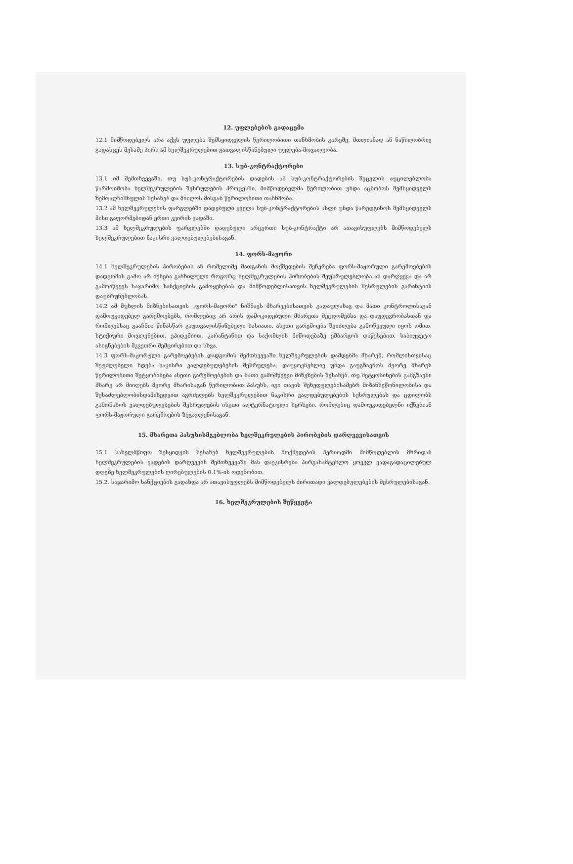12. უფლებების გადაცემა
12.1 მიმწოდებელს არა აქვს უფლება შემსყიდველის წერილობითი თანხმობის გარეშე, მთლიანად ან ნაწილობრივ გადასცეს მესამე პირს ამ ხელშეკრულებით გათვალისწინებული უფლება-მოვალეობა.
13. სუბ-კონტრაქტორები
13.1 იმ შემთხვევაში, თუ სუბ-კონტრაქტორების დადების ან სუბ-კონტრაქტორების შეცვლის აუცილებლობა წარმოიშობა ხელშეკრულების შესრულების პროცესში, მიმწოდებელმა წერილობით უნდა აცნობოს შემსყიდველს ზემოაღნიშნულის შესახებ და მიიღოს მისგან წერილობითი თანხმობა.
13.2 ამ ხელშეკრულების ფარგლებში დადებული ყველა სუბ-კონტრაქტორების ასლი უნდა წარედგინოს შემსყიდველს მისი გაფორმებიდან ერთი კვირის ვადაში.
13.3 ამ ხელშეკრულების ფარგლებში დადებული არცერთი სუბ-კონტრაქტი არ ათავისუფლებს მიმწოდებელს ხელშეკრულებით ნაკისრი ვალდებულებებისაგან.
14. ფორს-მაჟორი
14.1 ხელშეკრულების პირობების ან რომელიმე მათგანის მოქმედების შეჩერება ფორს-მაჟორული გარემოებების დადგომის გამო არ იქნება განხილული როგორც ხელშეკრულების პირობების შეუსრულებლობა ან დარღვევა და არ გამოიწვევს საჯარიმო სანქციების გამოყენებას და მიმწოდებლისათვის ხელშეკრულების შესრულების გარანტიის დაუბრუნებლობას.
14.2 ამ მუხლის მიზნებისათვის „ფორს-მაჟორი" ნიშნავს მხარეებისათვის გადაულახავ და მათი კონტროლისაგან დამოუკიდებელ გარემოებებს, რომლებიც არ არის დამოკიდებული მხარეთა შეცდომებსა და დაუდევრობასთან და რომლებსაც გააჩნია წინასწარ გაუთვალისწინებელი ხასიათი. ასეთი გარემოება შეიძლება გამოწვეული იყოს ომით, სტიქიური მოვლენებით, ეპიდემიით, კარანტინით და საქონლის მიწოდებაზე ემბარგოს დაწესებით, საბიუჯეტო ასიგნებების მკვეთრი შემცირებით და სხვა.
14.3 ფორს-მაჟორული გარემოებების დადგომის შემთხვევაში ხელშეკრულების დამდებმა მხარემ, რომლისთვისაც შეუძლებელი ხდება ნაკისრი ვალდებულებების შესრულება, დაუყოვნებლივ უნდა გაუგზავნოს მეორე მხარეს წერილობითი შეტყობინება ასეთი გარემოებების და მათი გამომწვევი მიზეზების შესახებ. თუ შეტყობინების გამგზავნი მხარე არ მიიღებს მეორე მხარისაგან წერილობით პასუხს, იგი თავის შეხედულებისამებრ მიზანშეწონილობისა და შესაძლებლობისდამიხედვით აგრძელებს ხელშეკრულებით ნაკისრი ვალდებულებების სესრულებას და ცდილობს გამონახოს ვალდებულებების შესრულების ისეთი ალტერნატიული ხერხები, რომლებიც დამოუკიდებელნი იქნებიან ფორს-მაჟორული გარემოების ზეგავლენისაგან.
15. მხარეთა პასუხისმგებლობა ხელშეკრულების პირობების დარღვევისათვის
15.1 სახელმწიფო შესყიდვის შესახებ ხელშეკრულების მოქმედების პერიოდში მიმწოდებლის მხრიდან ხელშეკრულების ვადების დარღვევის შემთხვევაში მას დაეკისრება პირგასამტეხლო ყოველ ვადაგადაცილებულ დღეზე ხელშეკრულების ღირებულების 0.1%-ის ოდენობით.
15.2. საჯარიმო სანქციების გადახდა არ ათავისუფლებს მიმწოდებელს ძირითადი ვალდებულებების შესრულებისაგან.
16. ხელშეკრულების შეწყვეტა